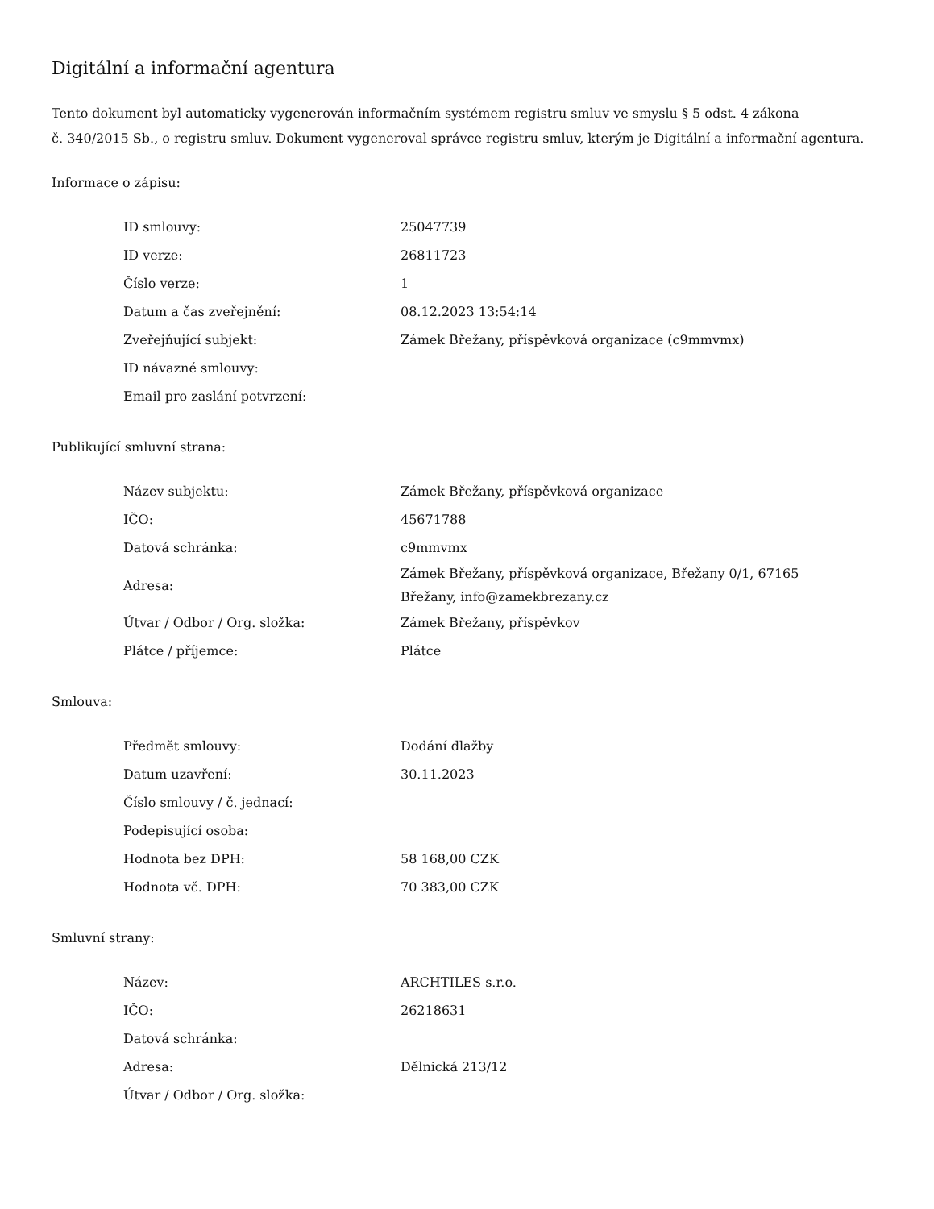Digitální a informační agentura
Tento dokument byl automaticky vygenerován informačním systémem registru smluv ve smyslu § 5 odst. 4 zákona
č. 340/2015 Sb., o registru smluv. Dokument vygeneroval správce registru smluv, kterým je Digitální a informační agentura.
Informace o zápisu:
| ID smlouvy: | 25047739 |
| ID verze: | 26811723 |
| Číslo verze: | 1 |
| Datum a čas zveřejnění: | 08.12.2023 13:54:14 |
| Zveřejňující subjekt: | Zámek Břežany, příspěvková organizace (c9mmvmx) |
| ID návazné smlouvy: | |
| Email pro zaslání potvrzení: | |
Publikující smluvní strana:
| Název subjektu: | Zámek Břežany, příspěvková organizace |
| IČO: | 45671788 |
| Datová schránka: | c9mmvmx |
| Adresa: | Zámek Břežany, příspěvková organizace, Břežany 0/1, 67165 Břežany, info@zamekbrezany.cz |
| Útvar / Odbor / Org. složka: | Zámek Břežany, příspěvkov |
| Plátce / příjemce: | Plátce |
Smlouva:
| Předmět smlouvy: | Dodání dlažby |
| Datum uzavření: | 30.11.2023 |
| Číslo smlouvy / č. jednací: | |
| Podepisující osoba: | |
| Hodnota bez DPH: | 58 168,00 CZK |
| Hodnota vč. DPH: | 70 383,00 CZK |
Smluvní strany:
| Název: | ARCHTILES s.r.o. |
| IČO: | 26218631 |
| Datová schránka: | |
| Adresa: | Dělnická 213/12 |
| Útvar / Odbor / Org. složka: | |